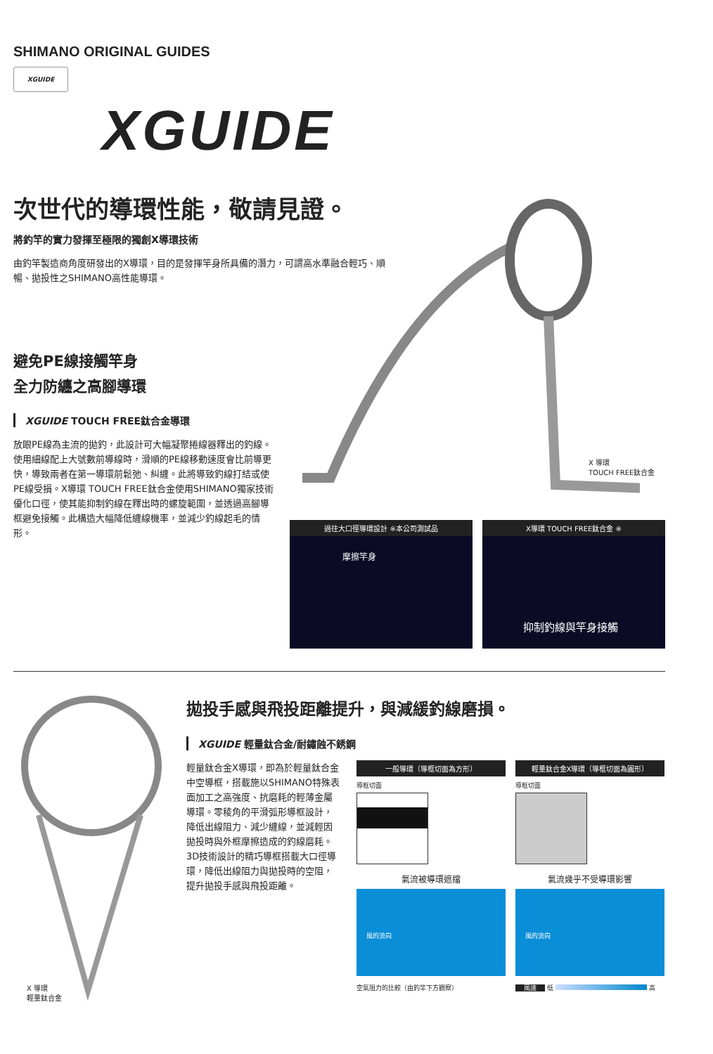SHIMANO ORIGINAL GUIDES
XGUIDE
XGUIDE
次世代的導環性能，敬請見證。
將釣竿的實力發揮至極限的獨創X導環技術
由釣竿製造商角度研發出的X導環，目的是發揮竿身所具備的潛力，可謂高水準融合輕巧、順暢、拋投性之SHIMANO高性能導環。
避免PE線接觸竿身
全力防纏之高腳導環
XGUIDE TOUCH FREE鈦合金導環
放眼PE線為主流的拋釣，此設計可大幅凝聚捲線器釋出的釣線。使用細線配上大號數前導線時，滑順的PE線移動速度會比前導更快，導致兩者在第一導環前鬆弛、糾纏。此將導致釣線打結或使PE線受損。X導環 TOUCH FREE鈦合金使用SHIMANO獨家技術優化口徑，使其能抑制釣線在釋出時的螺旋範圍，並透過高腳導框避免接觸。此構造大幅降低纏線機率，並減少釣線起毛的情形。
X 導環
TOUCH FREE鈦合金
過往大口徑導環設計 ※本公司測試品
摩擦竿身
X導環 TOUCH FREE鈦合金 ※
抑制釣線與竿身接觸
X 導環
輕量鈦合金
拋投手感與飛投距離提升，與減緩釣線磨損。
XGUIDE 輕量鈦合金/耐鏽蝕不銹鋼
輕量鈦合金X導環，即為於輕量鈦合金中空導框，搭載施以SHIMANO特殊表面加工之高強度、抗磨耗的輕薄金屬導環。零稜角的平滑弧形導框設計，降低出線阻力、減少纏線，並減輕因拋投時與外框摩擦造成的釣線磨耗。3D技術設計的精巧導框搭載大口徑導環，降低出線阻力與拋投時的空阻，提升拋投手感與飛投距離。
一般導環（導框切面為方形）
導框切面
氣流被導環遮擋
風的流向
空氣阻力的比較（由釣竿下方觀察）
輕量鈦合金X導環（導框切面為圓形）
導框切面
氣流幾乎不受導環影響
風的流向
風速 低 高